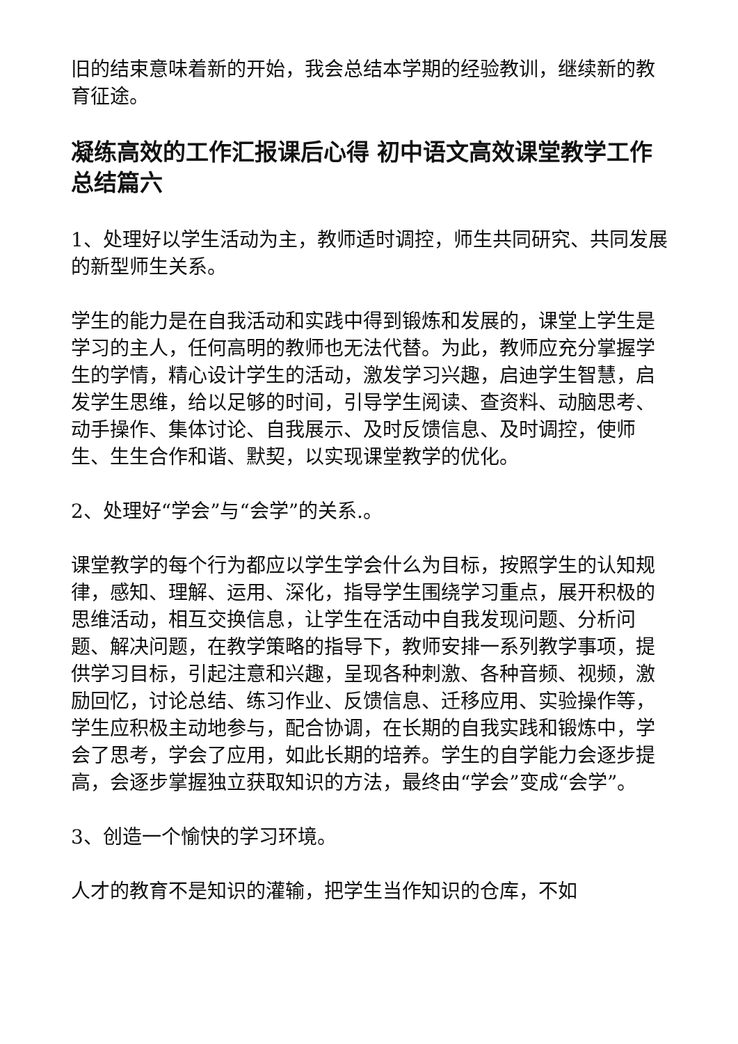旧的结束意味着新的开始，我会总结本学期的经验教训，继续新的教育征途。
凝练高效的工作汇报课后心得 初中语文高效课堂教学工作总结篇六
1、处理好以学生活动为主，教师适时调控，师生共同研究、共同发展的新型师生关系。
学生的能力是在自我活动和实践中得到锻炼和发展的，课堂上学生是学习的主人，任何高明的教师也无法代替。为此，教师应充分掌握学生的学情，精心设计学生的活动，激发学习兴趣，启迪学生智慧，启发学生思维，给以足够的时间，引导学生阅读、查资料、动脑思考、动手操作、集体讨论、自我展示、及时反馈信息、及时调控，使师生、生生合作和谐、默契，以实现课堂教学的优化。
2、处理好“学会”与“会学”的关系.。
课堂教学的每个行为都应以学生学会什么为目标，按照学生的认知规律，感知、理解、运用、深化，指导学生围绕学习重点，展开积极的思维活动，相互交换信息，让学生在活动中自我发现问题、分析问题、解决问题，在教学策略的指导下，教师安排一系列教学事项，提供学习目标，引起注意和兴趣，呈现各种刺激、各种音频、视频，激励回忆，讨论总结、练习作业、反馈信息、迁移应用、实验操作等，学生应积极主动地参与，配合协调，在长期的自我实践和锻炼中，学会了思考，学会了应用，如此长期的培养。学生的自学能力会逐步提高，会逐步掌握独立获取知识的方法，最终由“学会”变成“会学”。
3、创造一个愉快的学习环境。
人才的教育不是知识的灌输，把学生当作知识的仓库，不如